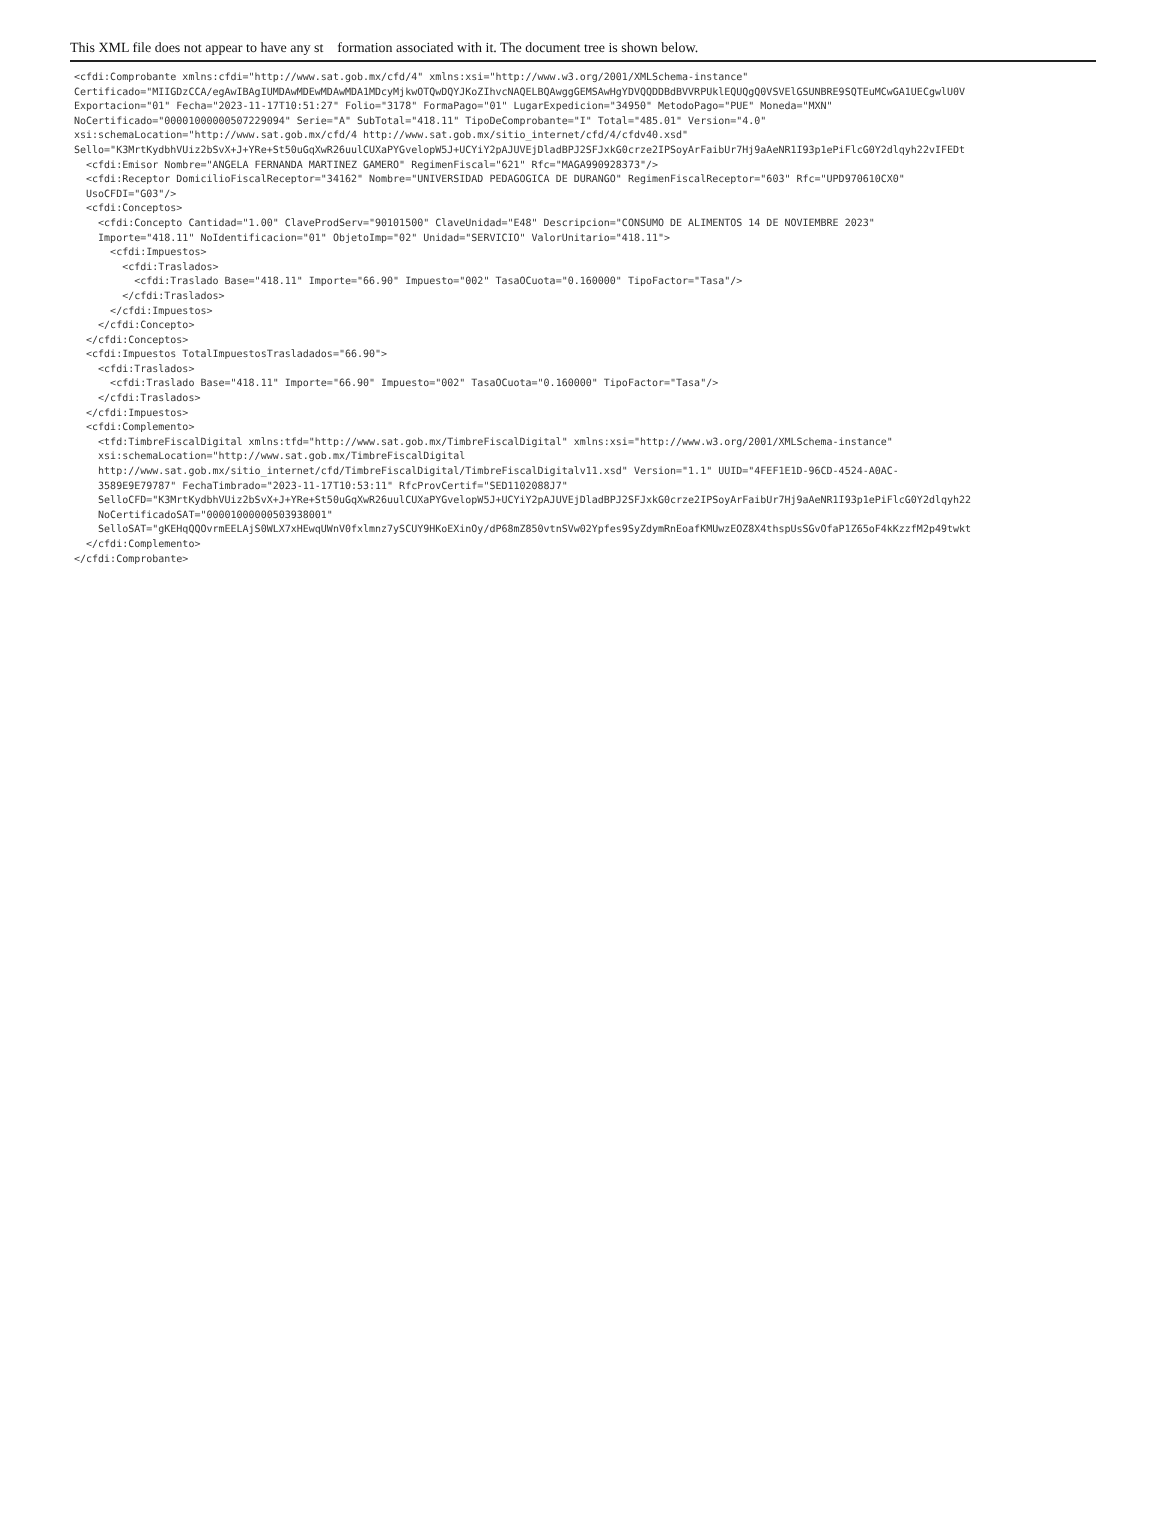This XML file does not appear to have any st formation associated with it. The document tree is shown below.
<cfdi:Comprobante xmlns:cfdi="http://www.sat.gob.mx/cfd/4" xmlns:xsi="http://www.w3.org/2001/XMLSchema-instance"
Certificado="MIIGDzCCA/egAwIBAgIUMDAwMDEwMDAwMDA1MDcyMjkwOTQwDQYJKoZIhvcNAQELBQAwggGEMSAwHgYDVQQDDBdBVVRPUklEQUQgQ0VSVElGSUNBRE9SQTEuMCwGA1UECgwlU0V
Exportacion="01" Fecha="2023-11-17T10:51:27" Folio="3178" FormaPago="01" LugarExpedicion="34950" MetodoPago="PUE" Moneda="MXN"
NoCertificado="00001000000507229094" Serie="A" SubTotal="418.11" TipoDeComprobante="I" Total="485.01" Version="4.0"
xsi:schemaLocation="http://www.sat.gob.mx/cfd/4 http://www.sat.gob.mx/sitio_internet/cfd/4/cfdv40.xsd"
Sello="K3MrtKydbhVUiz2bSvX+J+YRe+St50uGqXwR26uulCUXaPYGvelopW5J+UCYiY2pAJUVEjDladBPJ2SFJxkG0crze2IPSoyArFaibUr7Hj9aAeNR1I93p1ePiFlcG0Y2dlqyh22vIFEDt
  <cfdi:Emisor Nombre="ANGELA FERNANDA MARTINEZ GAMERO" RegimenFiscal="621" Rfc="MAGA990928373"/>
  <cfdi:Receptor DomicilioFiscalReceptor="34162" Nombre="UNIVERSIDAD PEDAGOGICA DE DURANGO" RegimenFiscalReceptor="603" Rfc="UPD970610CX0"
  UsoCFDI="G03"/>
  <cfdi:Conceptos>
    <cfdi:Concepto Cantidad="1.00" ClaveProdServ="90101500" ClaveUnidad="E48" Descripcion="CONSUMO DE ALIMENTOS 14 DE NOVIEMBRE 2023"
    Importe="418.11" NoIdentificacion="01" ObjetoImp="02" Unidad="SERVICIO" ValorUnitario="418.11">
      <cfdi:Impuestos>
        <cfdi:Traslados>
          <cfdi:Traslado Base="418.11" Importe="66.90" Impuesto="002" TasaOCuota="0.160000" TipoFactor="Tasa"/>
        </cfdi:Traslados>
      </cfdi:Impuestos>
    </cfdi:Concepto>
  </cfdi:Conceptos>
  <cfdi:Impuestos TotalImpuestosTrasladados="66.90">
    <cfdi:Traslados>
      <cfdi:Traslado Base="418.11" Importe="66.90" Impuesto="002" TasaOCuota="0.160000" TipoFactor="Tasa"/>
    </cfdi:Traslados>
  </cfdi:Impuestos>
  <cfdi:Complemento>
    <tfd:TimbreFiscalDigital xmlns:tfd="http://www.sat.gob.mx/TimbreFiscalDigital" xmlns:xsi="http://www.w3.org/2001/XMLSchema-instance"
    xsi:schemaLocation="http://www.sat.gob.mx/TimbreFiscalDigital
    http://www.sat.gob.mx/sitio_internet/cfd/TimbreFiscalDigital/TimbreFiscalDigitalv11.xsd" Version="1.1" UUID="4FEF1E1D-96CD-4524-A0AC-
    3589E9E79787" FechaTimbrado="2023-11-17T10:53:11" RfcProvCertif="SED1102088J7"
    SelloCFD="K3MrtKydbhVUiz2bSvX+J+YRe+St50uGqXwR26uulCUXaPYGvelopW5J+UCYiY2pAJUVEjDladBPJ2SFJxkG0crze2IPSoyArFaibUr7Hj9aAeNR1I93p1ePiFlcG0Y2dlqyh22
    NoCertificadoSAT="00001000000503938001"
    SelloSAT="gKEHqQQOvrmEELAjS0WLX7xHEwqUWnV0fxlmnz7ySCUY9HKoEXinOy/dP68mZ850vtnSVw02Ypfes9SyZdymRnEoafKMUwzEOZ8X4thspUsSGvOfaP1Z65oF4kKzzfM2p49twkt
  </cfdi:Complemento>
</cfdi:Comprobante>